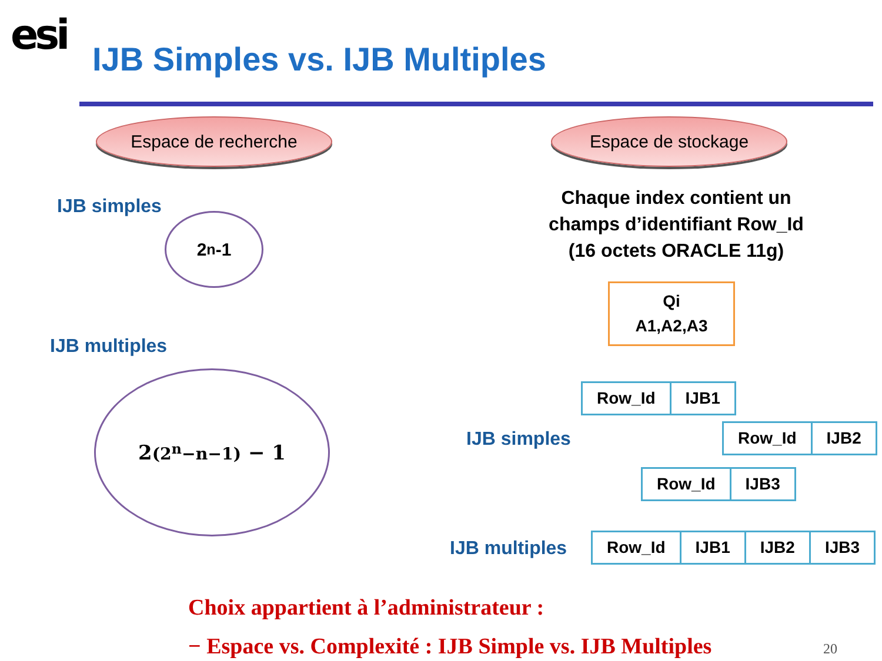esi
IJB Simples vs. IJB Multiples
Espace de recherche
IJB simples
2<sup>n</sup>-1
IJB multiples
2<sup>(2<sup>n</sup>−n−1)</sup> − 1
Espace de stockage
Chaque index contient un
champs d’identifiant Row_Id
(16 octets ORACLE 11g)
Qi
A1,A2,A3
| Row_Id | IJB1 |
IJB simples
| Row_Id | IJB2 |
| Row_Id | IJB3 |
IJB multiples
| Row_Id | IJB1 | IJB2 | IJB3 |
Choix appartient à l’administrateur :
− Espace vs. Complexité : IJB Simple vs. IJB Multiples 20